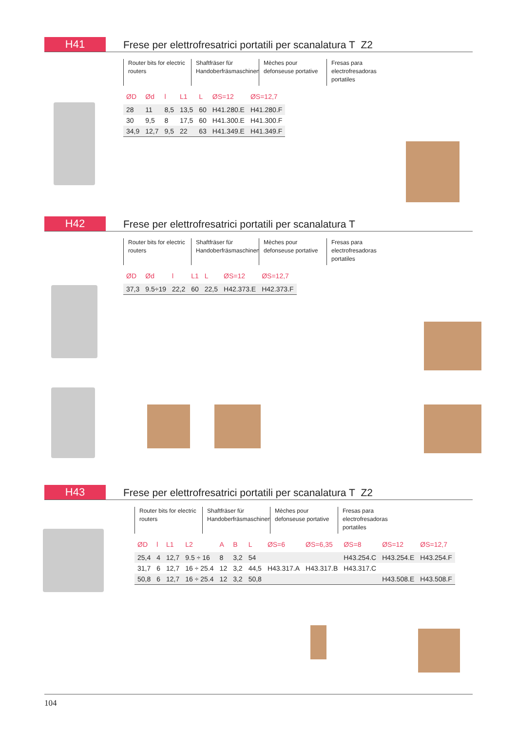H41
Frese per elettrofresatrici portatili per scanalatura T Z2
Router bits for electric routers
Shaftfräser für Handoberfräsmaschinen
Mèches pour defonseuse portative
Fresas para electrofresadoras portatiles
| ØD | Ød | l | L1 | L | ØS=12 | ØS=12,7 |
| --- | --- | --- | --- | --- | --- | --- |
| 28 | 11 | 8,5 | 13,5 | 60 | H41.280.E | H41.280.F |
| 30 | 9,5 | 8 | 17,5 | 60 | H41.300.E | H41.300.F |
| 34,9 | 12,7 | 9,5 | 22 | 63 | H41.349.E | H41.349.F |
H42
Frese per elettrofresatrici portatili per scanalatura T
Router bits for electric routers
Shaftfräser für Handoberfräsmaschinen
Mèches pour defonseuse portative
Fresas para electrofresadoras portatiles
| ØD | Ød | l | L1 | L | ØS=12 | ØS=12,7 |
| --- | --- | --- | --- | --- | --- | --- |
| 37,3 | 9.5÷19 | 22,2 | 60 | 22,5 | H42.373.E | H42.373.F |
H43
Frese per elettrofresatrici portatili per scanalatura T Z2
Router bits for electric routers
Shaftfräser für Handoberfräsmaschinen
Mèches pour defonseuse portative
Fresas para electrofresadoras portatiles
| ØD | l | L1 | L2 | A | B | L | ØS=6 | ØS=6,35 | ØS=8 | ØS=12 | ØS=12,7 |
| --- | --- | --- | --- | --- | --- | --- | --- | --- | --- | --- | --- |
| 25,4 | 4 | 12,7 | 9.5 ÷ 16 | 8 | 3,2 | 54 | | | H43.254.C | H43.254.E | H43.254.F |
| 31,7 | 6 | 12,7 | 16 ÷ 25.4 | 12 | 3,2 | 44,5 | H43.317.A | H43.317.B | H43.317.C | | |
| 50,8 | 6 | 12,7 | 16 ÷ 25.4 | 12 | 3,2 | 50,8 | | | | H43.508.E | H43.508.F |
104